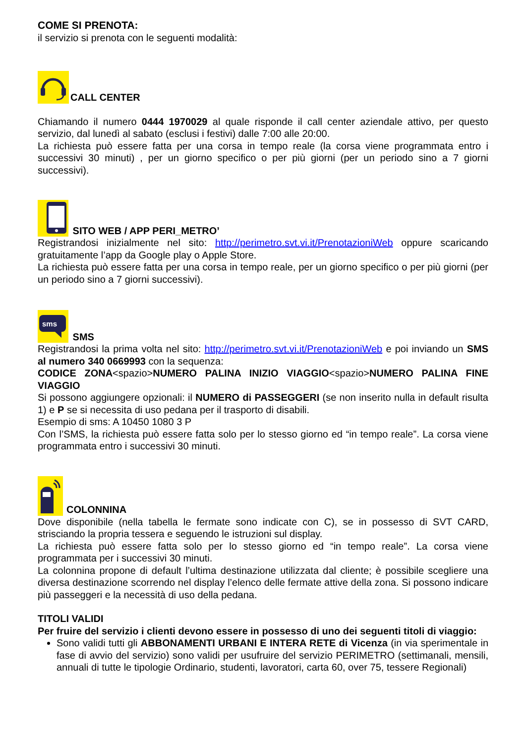COME SI PRENOTA:
il servizio si prenota con le seguenti modalità:
CALL CENTER
Chiamando il numero 0444 1970029 al quale risponde il call center aziendale attivo, per questo servizio, dal lunedì al sabato (esclusi i festivi) dalle 7:00 alle 20:00.
La richiesta può essere fatta per una corsa in tempo reale (la corsa viene programmata entro i successivi 30 minuti) , per un giorno specifico o per più giorni (per un periodo sino a 7 giorni successivi).
SITO WEB / APP PERI_METRO’
Registrandosi inizialmente nel sito: http://perimetro.svt.vi.it/PrenotazioniWeb oppure scaricando gratuitamente l’app da Google play o Apple Store.
La richiesta può essere fatta per una corsa in tempo reale, per un giorno specifico o per più giorni (per un periodo sino a 7 giorni successivi).
sms
SMS
Registrandosi la prima volta nel sito: http://perimetro.svt.vi.it/PrenotazioniWeb e poi inviando un SMS al numero 340 0669993 con la sequenza:
CODICE ZONA<spazio>NUMERO PALINA INIZIO VIAGGIO<spazio>NUMERO PALINA FINE VIAGGIO
Si possono aggiungere opzionali: il NUMERO di PASSEGGERI (se non inserito nulla in default risulta 1) e P se si necessita di uso pedana per il trasporto di disabili.
Esempio di sms: A 10450 1080 3 P
Con l’SMS, la richiesta può essere fatta solo per lo stesso giorno ed “in tempo reale”. La corsa viene programmata entro i successivi 30 minuti.
COLONNINA
Dove disponibile (nella tabella le fermate sono indicate con C), se in possesso di SVT CARD, strisciando la propria tessera e seguendo le istruzioni sul display.
La richiesta può essere fatta solo per lo stesso giorno ed “in tempo reale”. La corsa viene programmata per i successivi 30 minuti.
La colonnina propone di default l’ultima destinazione utilizzata dal cliente; è possibile scegliere una diversa destinazione scorrendo nel display l’elenco delle fermate attive della zona. Si possono indicare più passeggeri e la necessità di uso della pedana.
TITOLI VALIDI
Per fruire del servizio i clienti devono essere in possesso di uno dei seguenti titoli di viaggio:
Sono validi tutti gli ABBONAMENTI URBANI E INTERA RETE di Vicenza (in via sperimentale in fase di avvio del servizio) sono validi per usufruire del servizio PERIMETRO (settimanali, mensili, annuali di tutte le tipologie Ordinario, studenti, lavoratori, carta 60, over 75, tessere Regionali)